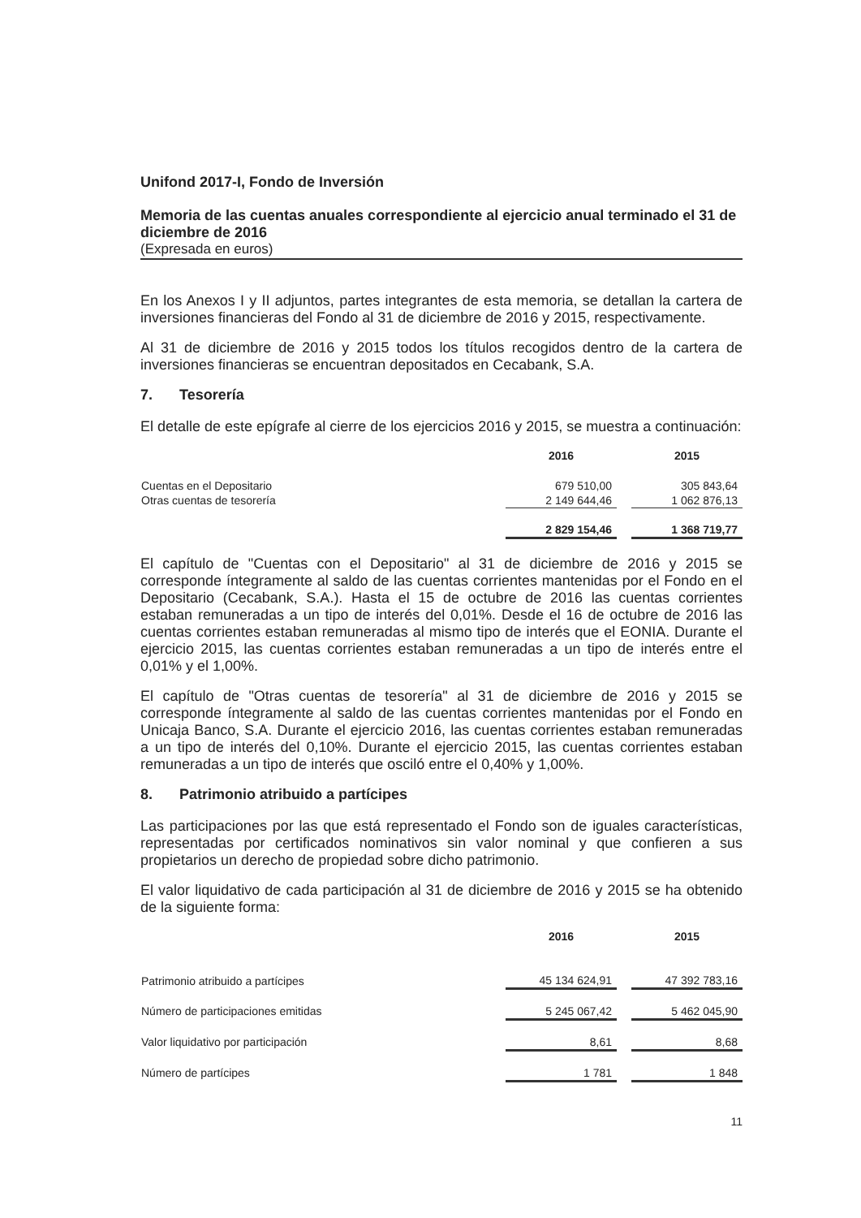Unifond 2017-I, Fondo de Inversión
Memoria de las cuentas anuales correspondiente al ejercicio anual terminado el 31 de diciembre de 2016
(Expresada en euros)
En los Anexos I y II adjuntos, partes integrantes de esta memoria, se detallan la cartera de inversiones financieras del Fondo al 31 de diciembre de 2016 y 2015, respectivamente.
Al 31 de diciembre de 2016 y 2015 todos los títulos recogidos dentro de la cartera de inversiones financieras se encuentran depositados en Cecabank, S.A.
7. Tesorería
El detalle de este epígrafe al cierre de los ejercicios 2016 y 2015, se muestra a continuación:
| | 2016 | | 2015 |
| --- | --- | --- | --- |
| Cuentas en el Depositario | 679 510,00 | | 305 843,64 |
| Otras cuentas de tesorería | 2 149 644,46 | | 1 062 876,13 |
| | 2 829 154,46 | | 1 368 719,77 |
El capítulo de "Cuentas con el Depositario" al 31 de diciembre de 2016 y 2015 se corresponde íntegramente al saldo de las cuentas corrientes mantenidas por el Fondo en el Depositario (Cecabank, S.A.). Hasta el 15 de octubre de 2016 las cuentas corrientes estaban remuneradas a un tipo de interés del 0,01%. Desde el 16 de octubre de 2016 las cuentas corrientes estaban remuneradas al mismo tipo de interés que el EONIA. Durante el ejercicio 2015, las cuentas corrientes estaban remuneradas a un tipo de interés entre el 0,01% y el 1,00%.
El capítulo de "Otras cuentas de tesorería" al 31 de diciembre de 2016 y 2015 se corresponde íntegramente al saldo de las cuentas corrientes mantenidas por el Fondo en Unicaja Banco, S.A. Durante el ejercicio 2016, las cuentas corrientes estaban remuneradas a un tipo de interés del 0,10%. Durante el ejercicio 2015, las cuentas corrientes estaban remuneradas a un tipo de interés que osciló entre el 0,40% y 1,00%.
8. Patrimonio atribuido a partícipes
Las participaciones por las que está representado el Fondo son de iguales características, representadas por certificados nominativos sin valor nominal y que confieren a sus propietarios un derecho de propiedad sobre dicho patrimonio.
El valor liquidativo de cada participación al 31 de diciembre de 2016 y 2015 se ha obtenido de la siguiente forma:
| | 2016 | | 2015 |
| --- | --- | --- | --- |
| Patrimonio atribuido a partícipes | 45 134 624,91 | | 47 392 783,16 |
| Número de participaciones emitidas | 5 245 067,42 | | 5 462 045,90 |
| Valor liquidativo por participación | 8,61 | | 8,68 |
| Número de partícipes | 1 781 | | 1 848 |
11